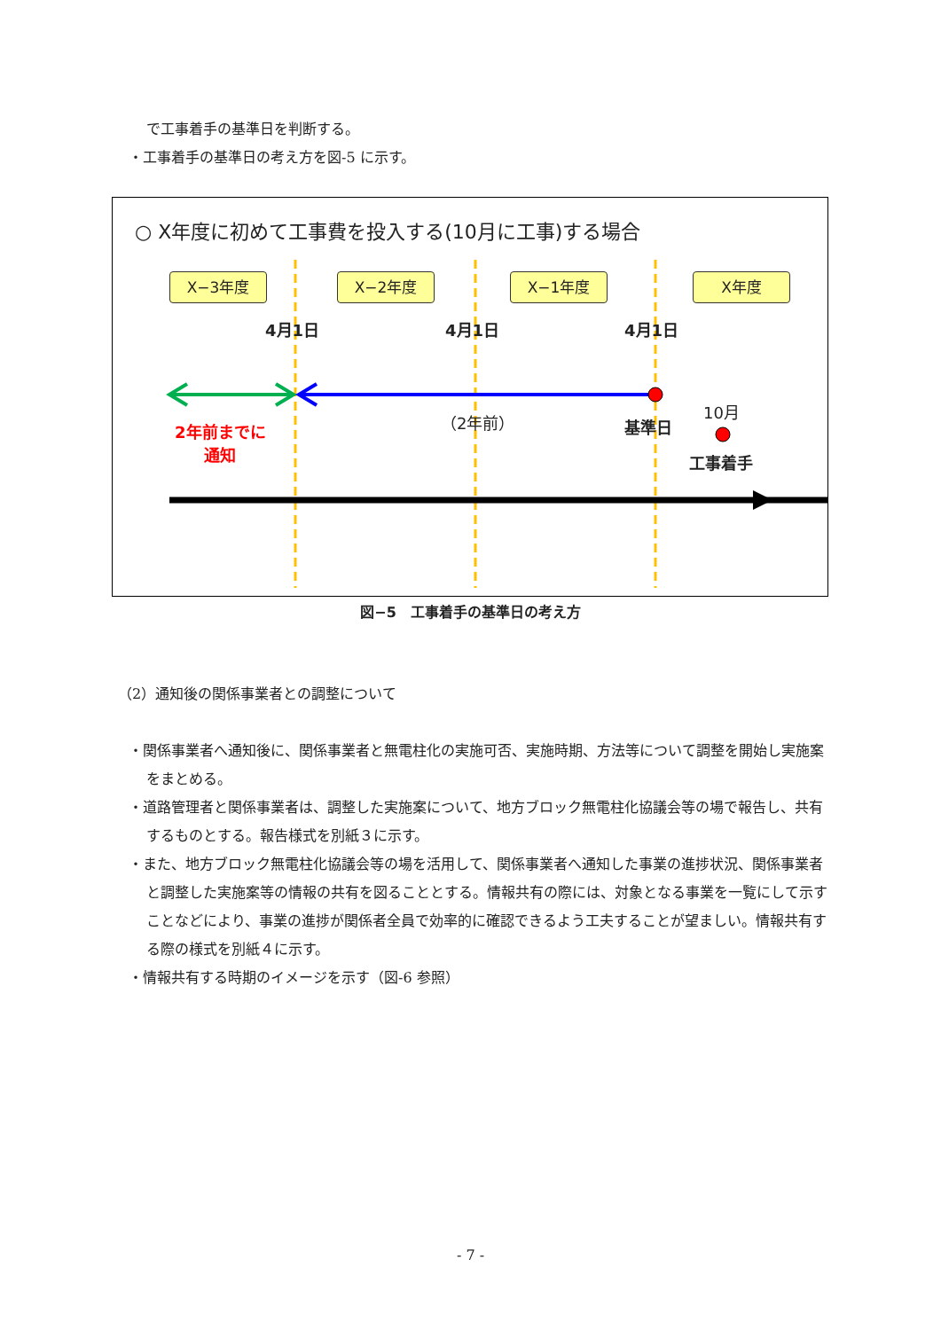で工事着手の基準日を判断する。
・工事着手の基準日の考え方を図-5 に示す。
○ X年度に初めて工事費を投入する(10月に工事)する場合
X−3年度 X−2年度 X−1年度 X年度
4月1日 4月1日 4月1日
2年前までに
通知
（2年前） 基準日
10月
工事着手
図−5　工事着手の基準日の考え方
（2）通知後の関係事業者との調整について
・関係事業者へ通知後に、関係事業者と無電柱化の実施可否、実施時期、方法等について調整を開始し実施案をまとめる。
・道路管理者と関係事業者は、調整した実施案について、地方ブロック無電柱化協議会等の場で報告し、共有するものとする。報告様式を別紙３に示す。
・また、地方ブロック無電柱化協議会等の場を活用して、関係事業者へ通知した事業の進捗状況、関係事業者と調整した実施案等の情報の共有を図ることとする。情報共有の際には、対象となる事業を一覧にして示すことなどにより、事業の進捗が関係者全員で効率的に確認できるよう工夫することが望ましい。情報共有する際の様式を別紙４に示す。
・情報共有する時期のイメージを示す（図-6 参照）
- 7 -